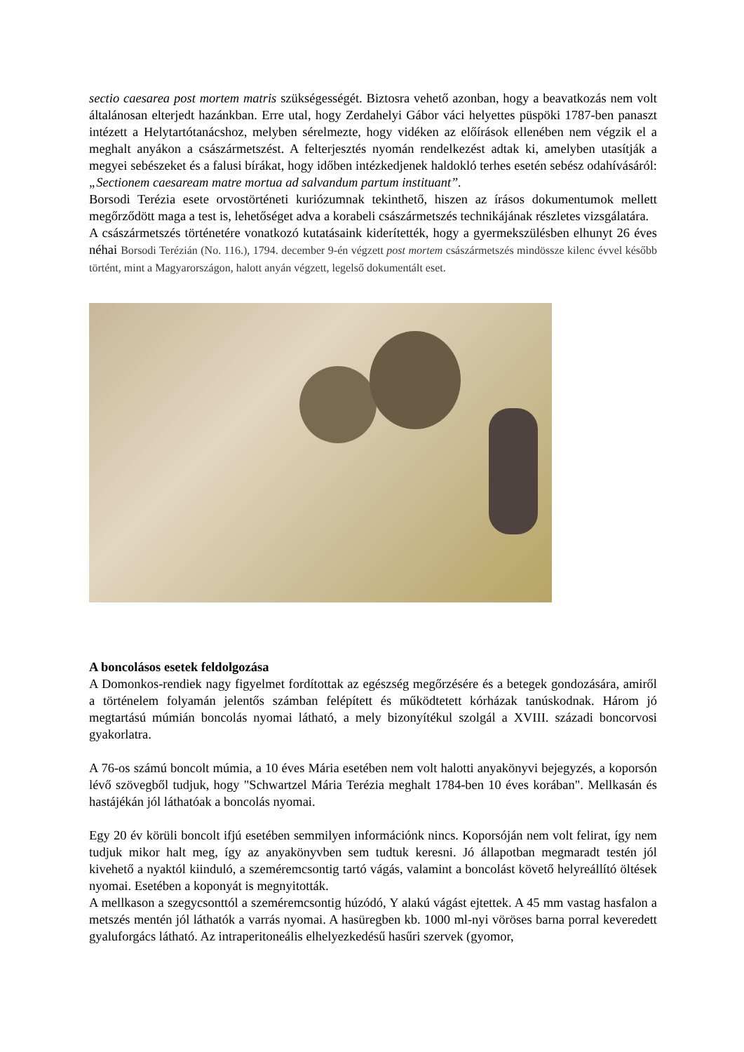sectio caesarea post mortem matris szükségességét. Biztosra vehető azonban, hogy a beavatkozás nem volt általánosan elterjedt hazánkban. Erre utal, hogy Zerdahelyi Gábor váci helyettes püspöki 1787-ben panaszt intézett a Helytartótanácshoz, melyben sérelmezte, hogy vidéken az előírások ellenében nem végzik el a meghalt anyákon a császármetszést. A felterjesztés nyomán rendelkezést adtak ki, amelyben utasítják a megyei sebészeket és a falusi bírákat, hogy időben intézkedjenek haldokló terhes esetén sebész odahívásáról: „Sectionem caesaream matre mortua ad salvandum partum instituant”.
Borsodi Terézia esete orvostörténeti kuriózumnak tekinthető, hiszen az írásos dokumentumok mellett megőrződött maga a test is, lehetőséget adva a korabeli császármetszés technikájának részletes vizsgálatára.
A császármetszés történetére vonatkozó kutatásaink kiderítették, hogy a gyermekszülésben elhunyt 26 éves néhai Borsodi Terézián (No. 116.), 1794. december 9-én végzett post mortem császármetszés mindössze kilenc évvel később történt, mint a Magyarországon, halott anyán végzett, legelső dokumentált eset.
A boncolásos esetek feldolgozása
A Domonkos-rendiek nagy figyelmet fordítottak az egészség megőrzésére és a betegek gondozására, amiről a történelem folyamán jelentős számban felépített és működtetett kórházak tanúskodnak. Három jó megtartású múmián boncolás nyomai látható, a mely bizonyítékul szolgál a XVIII. századi boncorvosi gyakorlatra.
A 76-os számú boncolt múmia, a 10 éves Mária esetében nem volt halotti anyakönyvi bejegyzés, a koporsón lévő szövegből tudjuk, hogy "Schwartzel Mária Terézia meghalt 1784-ben 10 éves korában". Mellkasán és hastájékán jól láthatóak a boncolás nyomai.
Egy 20 év körüli boncolt ifjú esetében semmilyen információnk nincs. Koporsóján nem volt felirat, így nem tudjuk mikor halt meg, így az anyakönyvben sem tudtuk keresni. Jó állapotban megmaradt testén jól kivehető a nyaktól kiinduló, a szeméremcsontig tartó vágás, valamint a boncolást követő helyreállító öltések nyomai. Esetében a koponyát is megnyitották.
A mellkason a szegycsonttól a szeméremcsontig húzódó, Y alakú vágást ejtettek. A 45 mm vastag hasfalon a metszés mentén jól láthatók a varrás nyomai. A hasüregben kb. 1000 ml-nyi vöröses barna porral keveredett gyaluforgács látható. Az intraperitoneális elhelyezkedésű hasűri szervek (gyomor,